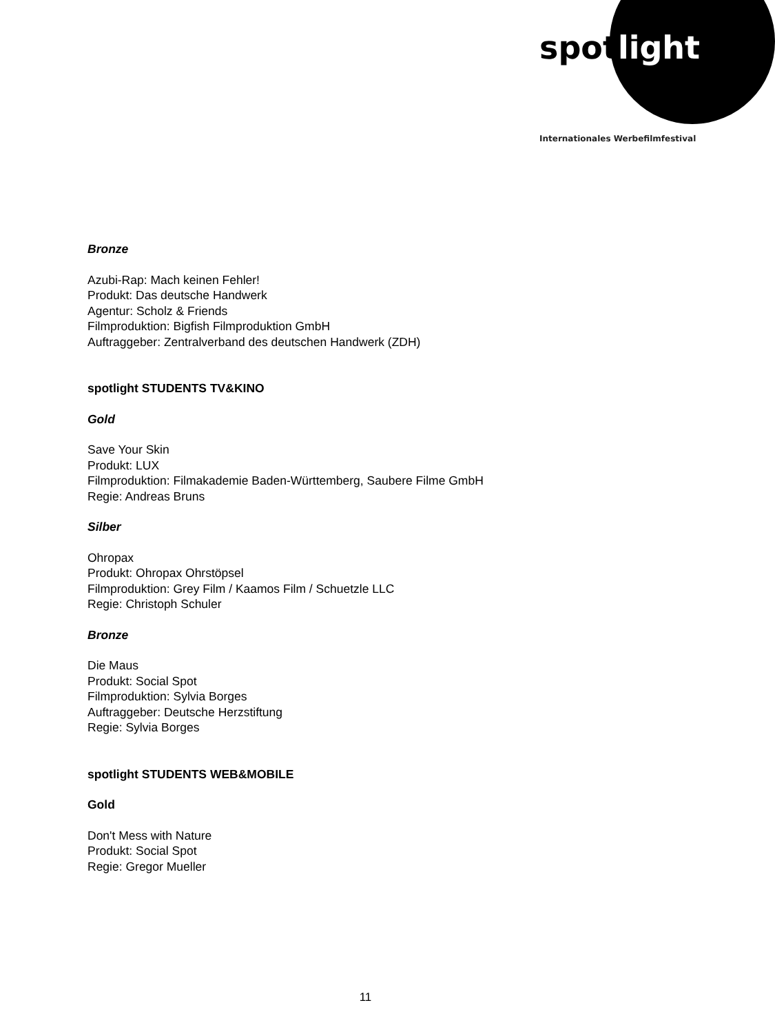spot light
Internationales Werbefilmfestival
Bronze
Azubi-Rap: Mach keinen Fehler!
Produkt: Das deutsche Handwerk
Agentur: Scholz & Friends
Filmproduktion: Bigfish Filmproduktion GmbH
Auftraggeber: Zentralverband des deutschen Handwerk (ZDH)
spotlight STUDENTS TV&KINO
Gold
Save Your Skin
Produkt: LUX
Filmproduktion: Filmakademie Baden-Württemberg, Saubere Filme GmbH
Regie: Andreas Bruns
Silber
Ohropax
Produkt: Ohropax Ohrstöpsel
Filmproduktion: Grey Film / Kaamos Film / Schuetzle LLC
Regie: Christoph Schuler
Bronze
Die Maus
Produkt: Social Spot
Filmproduktion: Sylvia Borges
Auftraggeber: Deutsche Herzstiftung
Regie: Sylvia Borges
spotlight STUDENTS WEB&MOBILE
Gold
Don't Mess with Nature
Produkt: Social Spot
Regie: Gregor Mueller
11